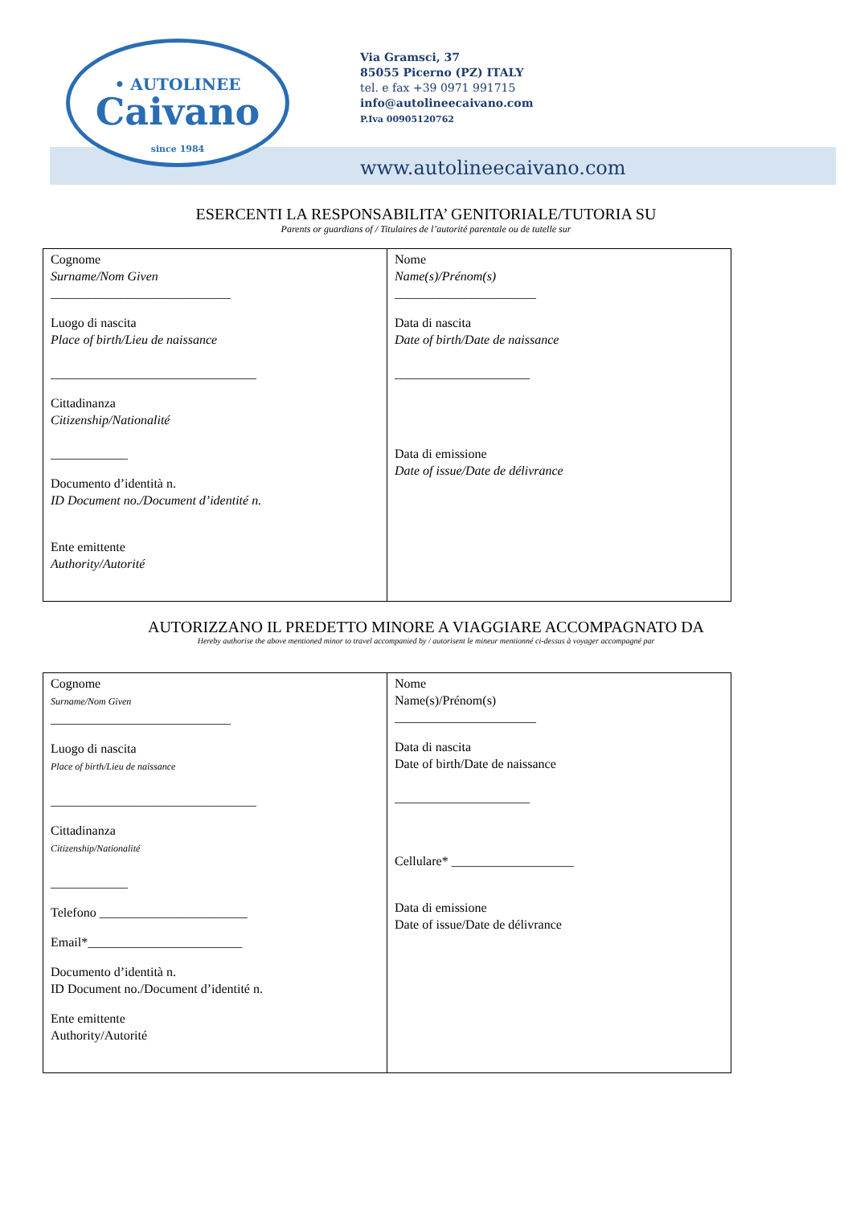• AUTOLINEE
Caivano
since 1984
Via Gramsci, 37
85055 Picerno (PZ) ITALY
tel. e fax +39 0971 991715
info@autolineecaivano.com
P.Iva 00905120762
www.autolineecaivano.com
ESERCENTI LA RESPONSABILITA’ GENITORIALE/TUTORIA SU
Parents or guardians of / Titulaires de l’autorité parentale ou de tutelle sur
| Cognome Surname/Nom Given ____________________________ Luogo di nascita Place of birth/Lieu de naissance ________________________________ Cittadinanza Citizenship/Nationalité ____________ Documento d’identità n. ID Document no./Document d’identité n. Ente emittente Authority/Autorité | Nome Name(s)/Prénom(s) ______________________ Data di nascita Date of birth/Date de naissance _____________________ Data di emissione Date of issue/Date de délivrance |
AUTORIZZANO IL PREDETTO MINORE A VIAGGIARE ACCOMPAGNATO DA
Hereby authorise the above mentioned minor to travel accompanied by / autorisent le mineur mentionné ci-dessus à voyager accompagné par
| Cognome Surname/Nom Given ____________________________ Luogo di nascita Place of birth/Lieu de naissance ________________________________ Cittadinanza Citizenship/Nationalité ____________ Telefono _______________________ Email*________________________ Documento d’identità n. ID Document no./Document d’identité n. Ente emittente Authority/Autorité | Nome Name(s)/Prénom(s) ______________________ Data di nascita Date of birth/Date de naissance _____________________ Cellulare* ___________________ Data di emissione Date of issue/Date de délivrance |